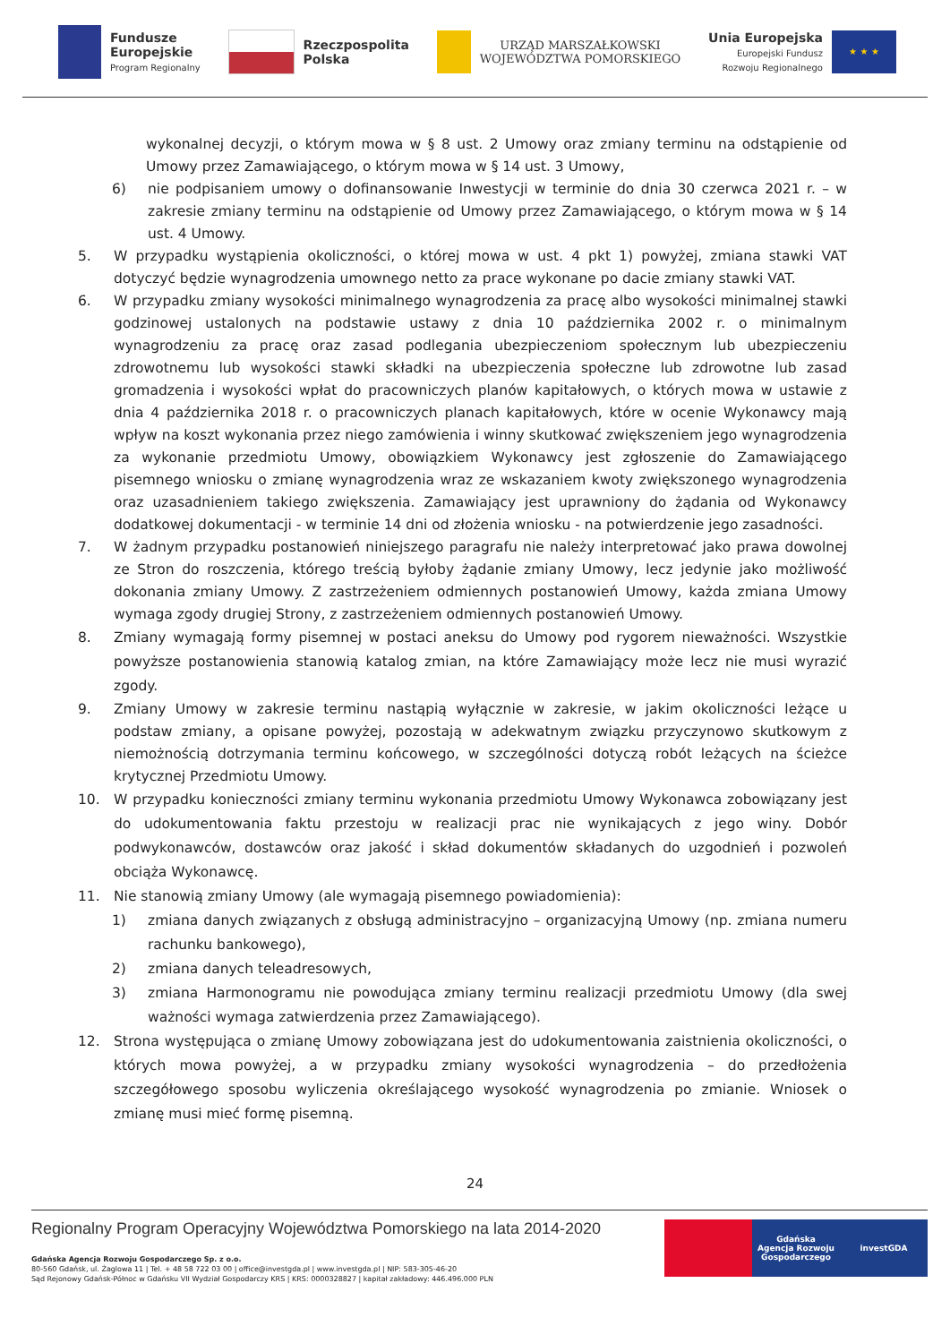Fundusze
Europejskie
Program Regionalny
Rzeczpospolita
Polska
URZĄD MARSZAŁKOWSKI
WOJEWÓDZTWA POMORSKIEGO
Unia Europejska
Europejski Fundusz
Rozwoju Regionalnego
★ ★ ★
wykonalnej decyzji, o którym mowa w § 8 ust. 2 Umowy oraz zmiany terminu na odstąpienie od Umowy przez Zamawiającego, o którym mowa w § 14 ust. 3 Umowy,
6) nie podpisaniem umowy o dofinansowanie Inwestycji w terminie do dnia 30 czerwca 2021 r. – w zakresie zmiany terminu na odstąpienie od Umowy przez Zamawiającego, o którym mowa w § 14 ust. 4 Umowy.
5. W przypadku wystąpienia okoliczności, o której mowa w ust. 4 pkt 1) powyżej, zmiana stawki VAT dotyczyć będzie wynagrodzenia umownego netto za prace wykonane po dacie zmiany stawki VAT.
6. W przypadku zmiany wysokości minimalnego wynagrodzenia za pracę albo wysokości minimalnej stawki godzinowej ustalonych na podstawie ustawy z dnia 10 października 2002 r. o minimalnym wynagrodzeniu za pracę oraz zasad podlegania ubezpieczeniom społecznym lub ubezpieczeniu zdrowotnemu lub wysokości stawki składki na ubezpieczenia społeczne lub zdrowotne lub zasad gromadzenia i wysokości wpłat do pracowniczych planów kapitałowych, o których mowa w ustawie z dnia 4 października 2018 r. o pracowniczych planach kapitałowych, które w ocenie Wykonawcy mają wpływ na koszt wykonania przez niego zamówienia i winny skutkować zwiększeniem jego wynagrodzenia za wykonanie przedmiotu Umowy, obowiązkiem Wykonawcy jest zgłoszenie do Zamawiającego pisemnego wniosku o zmianę wynagrodzenia wraz ze wskazaniem kwoty zwiększonego wynagrodzenia oraz uzasadnieniem takiego zwiększenia. Zamawiający jest uprawniony do żądania od Wykonawcy dodatkowej dokumentacji - w terminie 14 dni od złożenia wniosku - na potwierdzenie jego zasadności.
7. W żadnym przypadku postanowień niniejszego paragrafu nie należy interpretować jako prawa dowolnej ze Stron do roszczenia, którego treścią byłoby żądanie zmiany Umowy, lecz jedynie jako możliwość dokonania zmiany Umowy. Z zastrzeżeniem odmiennych postanowień Umowy, każda zmiana Umowy wymaga zgody drugiej Strony, z zastrzeżeniem odmiennych postanowień Umowy.
8. Zmiany wymagają formy pisemnej w postaci aneksu do Umowy pod rygorem nieważności. Wszystkie powyższe postanowienia stanowią katalog zmian, na które Zamawiający może lecz nie musi wyrazić zgody.
9. Zmiany Umowy w zakresie terminu nastąpią wyłącznie w zakresie, w jakim okoliczności leżące u podstaw zmiany, a opisane powyżej, pozostają w adekwatnym związku przyczynowo skutkowym z niemożnością dotrzymania terminu końcowego, w szczególności dotyczą robót leżących na ścieżce krytycznej Przedmiotu Umowy.
10. W przypadku konieczności zmiany terminu wykonania przedmiotu Umowy Wykonawca zobowiązany jest do udokumentowania faktu przestoju w realizacji prac nie wynikających z jego winy. Dobór podwykonawców, dostawców oraz jakość i skład dokumentów składanych do uzgodnień i pozwoleń obciąża Wykonawcę.
11. Nie stanowią zmiany Umowy (ale wymagają pisemnego powiadomienia):
1) zmiana danych związanych z obsługą administracyjno – organizacyjną Umowy (np. zmiana numeru rachunku bankowego),
2) zmiana danych teleadresowych,
3) zmiana Harmonogramu nie powodująca zmiany terminu realizacji przedmiotu Umowy (dla swej ważności wymaga zatwierdzenia przez Zamawiającego).
12. Strona występująca o zmianę Umowy zobowiązana jest do udokumentowania zaistnienia okoliczności, o których mowa powyżej, a w przypadku zmiany wysokości wynagrodzenia – do przedłożenia szczegółowego sposobu wyliczenia określającego wysokość wynagrodzenia po zmianie. Wniosek o zmianę musi mieć formę pisemną.
24
Regionalny Program Operacyjny Województwa Pomorskiego na lata 2014-2020
Gdańska Agencja Rozwoju Gospodarczego Sp. z o.o.
80-560 Gdańsk, ul. Żaglowa 11 | Tel. + 48 58 722 03 00 | office@investgda.pl | www.investgda.pl | NIP: 583-305-46-20
Sąd Rejonowy Gdańsk-Północ w Gdańsku VII Wydział Gospodarczy KRS | KRS: 0000328827 | kapitał zakładowy: 446.496.000 PLN
Gdańska
Agencja Rozwoju
Gospodarczego
investGDA